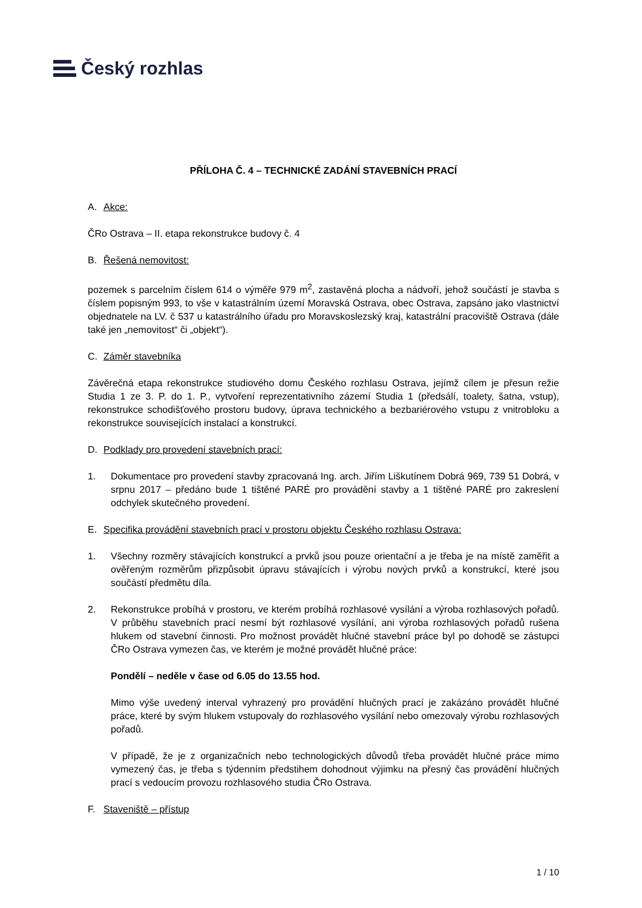Český rozhlas
PŘÍLOHA Č. 4 – TECHNICKÉ ZADÁNÍ STAVEBNÍCH PRACÍ
A. Akce:
ČRo Ostrava – II. etapa rekonstrukce budovy č. 4
B. Řešená nemovitost:
pozemek s parcelním číslem 614 o výměře 979 m<sup>2</sup>, zastavěná plocha a nádvoří, jehož součástí je stavba s číslem popisným 993, to vše v katastrálním území Moravská Ostrava, obec Ostrava, zapsáno jako vlastnictví objednatele na LV. č 537 u katastrálního úřadu pro Moravskoslezský kraj, katastrální pracoviště Ostrava (dále také jen „nemovitost“ či „objekt“).
C. Záměr stavebníka
Závěrečná etapa rekonstrukce studiového domu Českého rozhlasu Ostrava, jejímž cílem je přesun režie Studia 1 ze 3. P. do 1. P., vytvoření reprezentativního zázemí Studia 1 (předsálí, toalety, šatna, vstup), rekonstrukce schodišťového prostoru budovy, úprava technického a bezbariérového vstupu z vnitrobloku a rekonstrukce souvisejících instalací a konstrukcí.
D. Podklady pro provedení stavebních prací:
1. Dokumentace pro provedení stavby zpracovaná Ing. arch. Jiřím Liškutínem Dobrá 969, 739 51 Dobrá, v srpnu 2017 – předáno bude 1 tištěné PARÉ pro provádění stavby a 1 tištěné PARÉ pro zakreslení odchylek skutečného provedení.
E. Specifika provádění stavebních prací v prostoru objektu Českého rozhlasu Ostrava:
1. Všechny rozměry stávajících konstrukcí a prvků jsou pouze orientační a je třeba je na místě zaměřit a ověřeným rozměrům přizpůsobit úpravu stávajících i výrobu nových prvků a konstrukcí, které jsou součástí předmětu díla.
2. Rekonstrukce probíhá v prostoru, ve kterém probíhá rozhlasové vysílání a výroba rozhlasových pořadů. V průběhu stavebních prací nesmí být rozhlasové vysílání, ani výroba rozhlasových pořadů rušena hlukem od stavební činnosti. Pro možnost provádět hlučné stavební práce byl po dohodě se zástupci ČRo Ostrava vymezen čas, ve kterém je možné provádět hlučné práce:
Pondělí – neděle v čase od 6.05 do 13.55 hod.
Mimo výše uvedený interval vyhrazený pro provádění hlučných prací je zakázáno provádět hlučné práce, které by svým hlukem vstupovaly do rozhlasového vysílání nebo omezovaly výrobu rozhlasových pořadů.
V případě, že je z organizačních nebo technologických důvodů třeba provádět hlučné práce mimo vymezený čas, je třeba s týdenním předstihem dohodnout výjimku na přesný čas provádění hlučných prací s vedoucím provozu rozhlasového studia ČRo Ostrava.
F. Staveniště – přístup
1 / 10